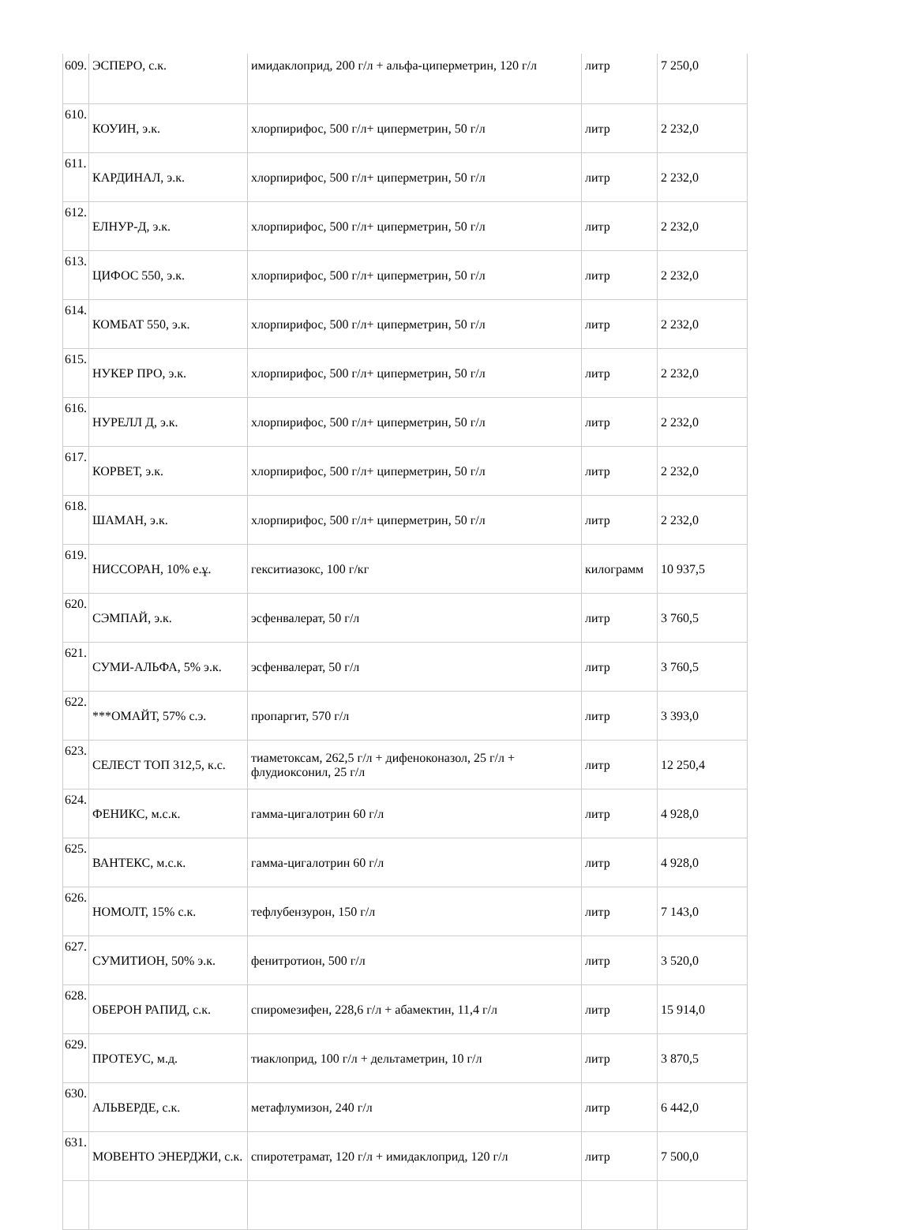| 609. | ЭСПЕРО, с.к. | имидаклоприд, 200 г/л + альфа-циперметрин, 120 г/л | литр | 7 250,0 |
| 610. | КОУИН, э.к. | хлорпирифос, 500 г/л+ циперметрин, 50 г/л | литр | 2 232,0 |
| 611. | КАРДИНАЛ, э.к. | хлорпирифос, 500 г/л+ циперметрин, 50 г/л | литр | 2 232,0 |
| 612. | ЕЛНУР-Д, э.к. | хлорпирифос, 500 г/л+ циперметрин, 50 г/л | литр | 2 232,0 |
| 613. | ЦИФОС 550, э.к. | хлорпирифос, 500 г/л+ циперметрин, 50 г/л | литр | 2 232,0 |
| 614. | КОМБАТ 550, э.к. | хлорпирифос, 500 г/л+ циперметрин, 50 г/л | литр | 2 232,0 |
| 615. | НУКЕР ПРО, э.к. | хлорпирифос, 500 г/л+ циперметрин, 50 г/л | литр | 2 232,0 |
| 616. | НУРЕЛЛ Д, э.к. | хлорпирифос, 500 г/л+ циперметрин, 50 г/л | литр | 2 232,0 |
| 617. | КОРВЕТ, э.к. | хлорпирифос, 500 г/л+ циперметрин, 50 г/л | литр | 2 232,0 |
| 618. | ШАМАН, э.к. | хлорпирифос, 500 г/л+ циперметрин, 50 г/л | литр | 2 232,0 |
| 619. | НИССОРАН, 10% е.ұ. | гекситиазокс, 100 г/кг | килограмм | 10 937,5 |
| 620. | СЭМПАЙ, э.к. | эсфенвалерат, 50 г/л | литр | 3 760,5 |
| 621. | СУМИ-АЛЬФА, 5% э.к. | эсфенвалерат, 50 г/л | литр | 3 760,5 |
| 622. | ***ОМАЙТ, 57% с.э. | пропаргит, 570 г/л | литр | 3 393,0 |
| 623. | СЕЛЕСТ ТОП 312,5, к.с. | тиаметоксам, 262,5 г/л + дифеноконазол, 25 г/л + флудиоксонил, 25 г/л | литр | 12 250,4 |
| 624. | ФЕНИКС, м.с.к. | гамма-цигалотрин 60 г/л | литр | 4 928,0 |
| 625. | ВАНТЕКС, м.с.к. | гамма-цигалотрин 60 г/л | литр | 4 928,0 |
| 626. | НОМОЛТ, 15% с.к. | тефлубензурон, 150 г/л | литр | 7 143,0 |
| 627. | СУМИТИОН, 50% э.к. | фенитротион, 500 г/л | литр | 3 520,0 |
| 628. | ОБЕРОН РАПИД, с.к. | спиромезифен, 228,6 г/л + абамектин, 11,4 г/л | литр | 15 914,0 |
| 629. | ПРОТЕУС, м.д. | тиаклоприд, 100 г/л + дельтаметрин, 10 г/л | литр | 3 870,5 |
| 630. | АЛЬВЕРДЕ, с.к. | метафлумизон, 240 г/л | литр | 6 442,0 |
| 631. | МОВЕНТО ЭНЕРДЖИ, с.к. | спиротетрамат, 120 г/л + имидаклоприд, 120 г/л | литр | 7 500,0 |